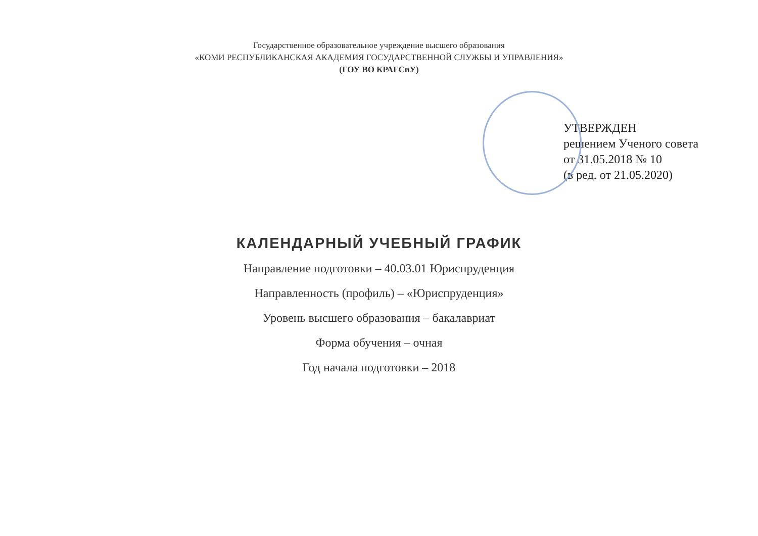Государственное образовательное учреждение высшего образования
«КОМИ РЕСПУБЛИКАНСКАЯ АКАДЕМИЯ ГОСУДАРСТВЕННОЙ СЛУЖБЫ И УПРАВЛЕНИЯ»
(ГОУ ВО КРАГСиУ)
УТВЕРЖДЕН
решением Ученого совета
от 31.05.2018 № 10
(в ред. от 21.05.2020)
КАЛЕНДАРНЫЙ УЧЕБНЫЙ ГРАФИК
Направление подготовки – 40.03.01 Юриспруденция
Направленность (профиль) – «Юриспруденция»
Уровень высшего образования – бакалавриат
Форма обучения – очная
Год начала подготовки – 2018